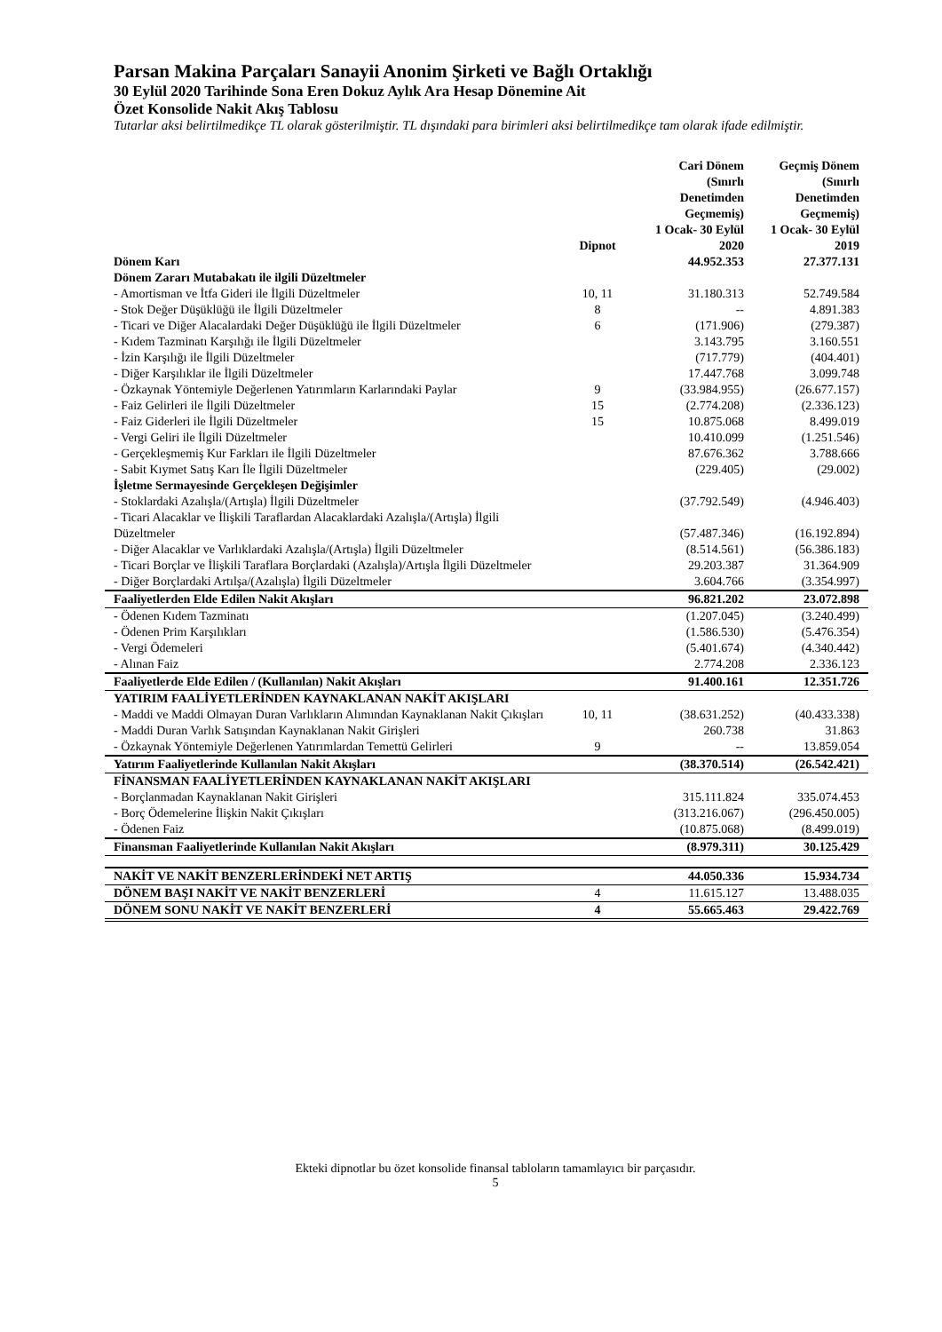Parsan Makina Parçaları Sanayii Anonim Şirketi ve Bağlı Ortaklığı
30 Eylül 2020 Tarihinde Sona Eren Dokuz Aylık Ara Hesap Dönemine Ait
Özet Konsolide Nakit Akış Tablosu
Tutarlar aksi belirtilmedikçe TL olarak gösterilmiştir. TL dışındaki para birimleri aksi belirtilmedikçe tam olarak ifade edilmiştir.
| | | Cari Dönem (Sınırlı Denetimden Geçmemiş) | Geçmiş Dönem (Sınırlı Denetimden Geçmemiş) |
| --- | --- | --- | --- |
| | Dipnot | 1 Ocak- 30 Eylül 2020 | 1 Ocak- 30 Eylül 2019 |
| Dönem Karı | | 44.952.353 | 27.377.131 |
| Dönem Zararı Mutabakatı ile ilgili Düzeltmeler | | | |
| - Amortisman ve İtfa Gideri ile İlgili Düzeltmeler | 10, 11 | 31.180.313 | 52.749.584 |
| - Stok Değer Düşüklüğü ile İlgili Düzeltmeler | 8 | -- | 4.891.383 |
| - Ticari ve Diğer Alacalardaki Değer Düşüklüğü ile İlgili Düzeltmeler | 6 | (171.906) | (279.387) |
| - Kıdem Tazminatı Karşılığı ile İlgili Düzeltmeler | | 3.143.795 | 3.160.551 |
| - İzin Karşılığı ile İlgili Düzeltmeler | | (717.779) | (404.401) |
| - Diğer Karşılıklar ile İlgili Düzeltmeler | | 17.447.768 | 3.099.748 |
| - Özkaynak Yöntemiyle Değerlenen Yatırımların Karlarındaki Paylar | 9 | (33.984.955) | (26.677.157) |
| - Faiz Gelirleri ile İlgili Düzeltmeler | 15 | (2.774.208) | (2.336.123) |
| - Faiz Giderleri ile İlgili Düzeltmeler | 15 | 10.875.068 | 8.499.019 |
| - Vergi Geliri ile İlgili Düzeltmeler | | 10.410.099 | (1.251.546) |
| - Gerçekleşmemiş Kur Farkları ile İlgili Düzeltmeler | | 87.676.362 | 3.788.666 |
| - Sabit Kıymet Satış Karı İle İlgili Düzeltmeler | | (229.405) | (29.002) |
| İşletme Sermayesinde Gerçekleşen Değişimler | | | |
| - Stoklardaki Azalışla/(Artışla) İlgili Düzeltmeler | | (37.792.549) | (4.946.403) |
| - Ticari Alacaklar ve İlişkili Taraflardan Alacaklardaki Azalışla/(Artışla) İlgili Düzeltmeler | | (57.487.346) | (16.192.894) |
| - Diğer Alacaklar ve Varlıklardaki Azalışla/(Artışla) İlgili Düzeltmeler | | (8.514.561) | (56.386.183) |
| - Ticari Borçlar ve İlişkili Taraflara Borçlardaki (Azalışla)/Artışla İlgili Düzeltmeler | | 29.203.387 | 31.364.909 |
| - Diğer Borçlardaki Artılşa/(Azalışla) İlgili Düzeltmeler | | 3.604.766 | (3.354.997) |
| Faaliyetlerden Elde Edilen Nakit Akışları | | 96.821.202 | 23.072.898 |
| - Ödenen Kıdem Tazminatı | | (1.207.045) | (3.240.499) |
| - Ödenen Prim Karşılıkları | | (1.586.530) | (5.476.354) |
| - Vergi Ödemeleri | | (5.401.674) | (4.340.442) |
| - Alınan Faiz | | 2.774.208 | 2.336.123 |
| Faaliyetlerde Elde Edilen / (Kullanılan) Nakit Akışları | | 91.400.161 | 12.351.726 |
| YATIRIM FAALİYETLERİNDEN KAYNAKLANAN NAKİT AKIŞLARI | | | |
| - Maddi ve Maddi Olmayan Duran Varlıkların Alımından Kaynaklanan Nakit Çıkışları | 10, 11 | (38.631.252) | (40.433.338) |
| - Maddi Duran Varlık Satışından Kaynaklanan Nakit Girişleri | | 260.738 | 31.863 |
| - Özkaynak Yöntemiyle Değerlenen Yatırımlardan Temettü Gelirleri | 9 | -- | 13.859.054 |
| Yatırım Faaliyetlerinde Kullanılan Nakit Akışları | | (38.370.514) | (26.542.421) |
| FİNANSMAN FAALİYETLERİNDEN KAYNAKLANAN NAKİT AKIŞLARI | | | |
| - Borçlanmadan Kaynaklanan Nakit Girişleri | | 315.111.824 | 335.074.453 |
| - Borç Ödemelerine İlişkin Nakit Çıkışları | | (313.216.067) | (296.450.005) |
| - Ödenen Faiz | | (10.875.068) | (8.499.019) |
| Finansman Faaliyetlerinde Kullanılan Nakit Akışları | | (8.979.311) | 30.125.429 |
| NAKİT VE NAKİT BENZERLERİNDEKİ NET ARTIŞ | | 44.050.336 | 15.934.734 |
| DÖNEM BAŞI NAKİT VE NAKİT BENZERLERİ | 4 | 11.615.127 | 13.488.035 |
| DÖNEM SONU NAKİT VE NAKİT BENZERLERİ | 4 | 55.665.463 | 29.422.769 |
Ekteki dipnotlar bu özet konsolide finansal tabloların tamamlayıcı bir parçasıdır.
5